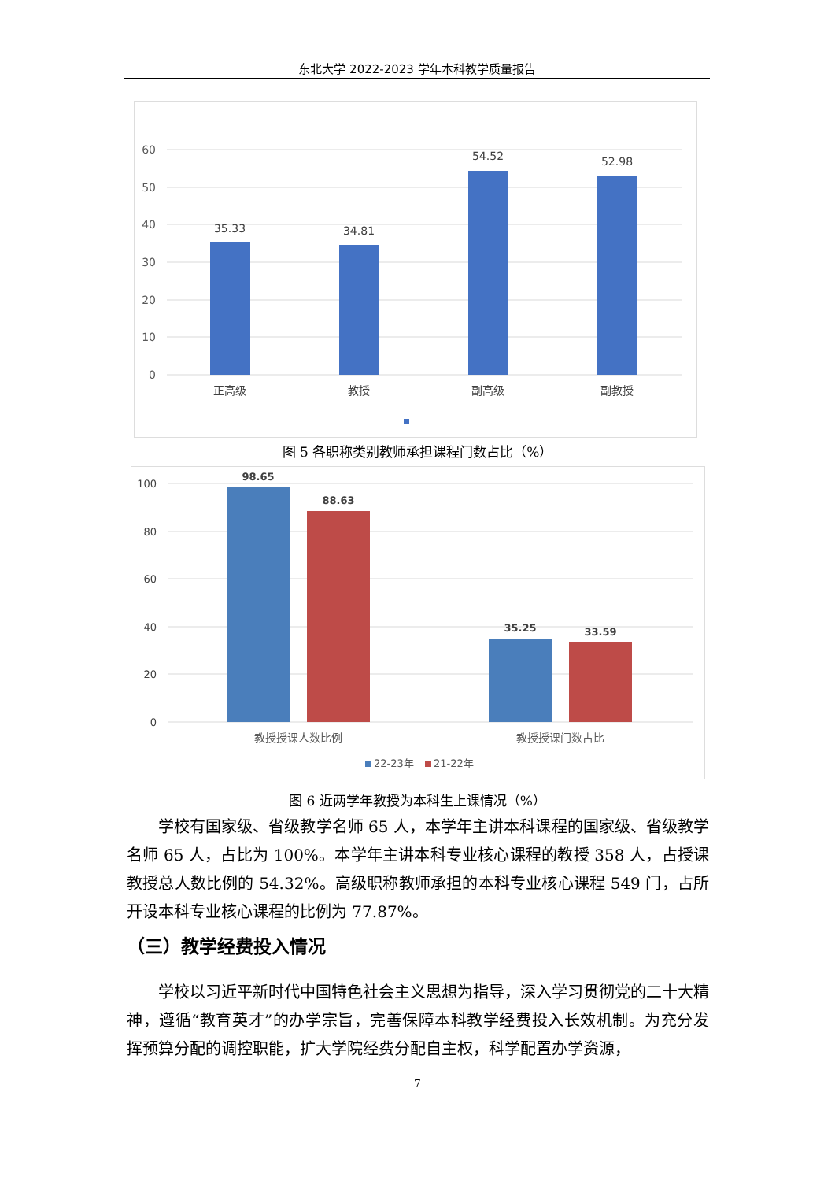东北大学 2022-2023 学年本科教学质量报告
60
50
40
30
20
10
0
35.33
34.81
54.52
52.98
正高级
教授
副高级
副教授
图 5 各职称类别教师承担课程门数占比（%）
100
80
60
40
20
0
98.65
88.63
35.25
33.59
教授授课人数比例
教授授课门数占比
22-23年
21-22年
图 6 近两学年教授为本科生上课情况（%）
学校有国家级、省级教学名师 65 人，本学年主讲本科课程的国家级、省级教学名师 65 人，占比为 100%。本学年主讲本科专业核心课程的教授 358 人，占授课教授总人数比例的 54.32%。高级职称教师承担的本科专业核心课程 549 门，占所开设本科专业核心课程的比例为 77.87%。
（三）教学经费投入情况
学校以习近平新时代中国特色社会主义思想为指导，深入学习贯彻党的二十大精神，遵循“教育英才”的办学宗旨，完善保障本科教学经费投入长效机制。为充分发挥预算分配的调控职能，扩大学院经费分配自主权，科学配置办学资源，
7